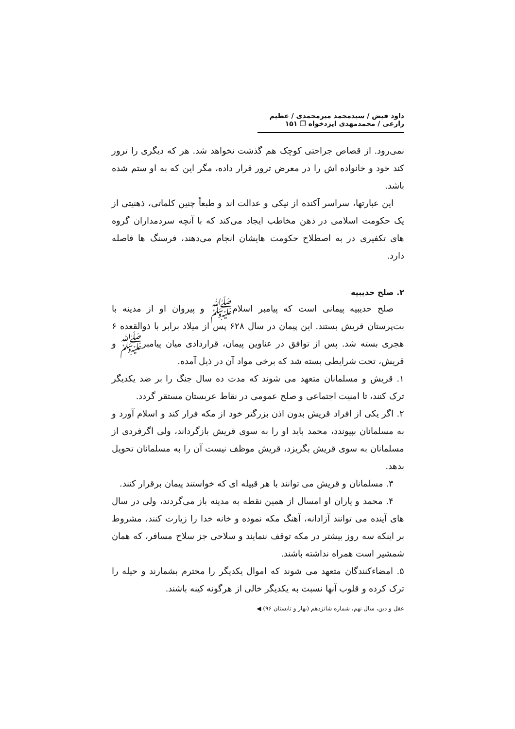داود فیض / سیدمحمد میرمحمدی / عظیم زارعی / محمدمهدی ایزدخواه ❐ ۱۵۱
نمی‌رود. از قصاص جراحتی کوچک هم گذشت نخواهد شد. هر که دیگری را ترور کند خود و خانواده اش را در معرض ترور قرار داده، مگر این که به او ستم شده باشد.
این عبارتها، سراسر آکنده از نیکی و عدالت اند و طبعاً چنین کلماتی، ذهنیتی از یک حکومت اسلامی در ذهن مخاطب ایجاد می‌کند که با آنچه سردمداران گروه های تکفیری در به اصطلاح حکومت هایشان انجام می‌دهند، فرسنگ ها فاصله دارد.
۲. صلح حدیبیه
صلح حدیبیه پیمانی است که پیامبر اسلامﷺ و پیروان او از مدینه با بت‌پرستان قریش بستند. این پیمان در سال ۶۲۸ پس از میلاد برابر با ذوالقعده ۶ هجری بسته شد. پس از توافق در عناوین پیمان، قراردادی میان پیامبرﷺ و قریش، تحت شرایطی بسته شد که برخی مواد آن در ذیل آمده.
۱. قریش و مسلمانان متعهد می شوند که مدت ده سال جنگ را بر ضد یکدیگر ترک کنند، تا امنیت اجتماعی و صلح عمومی در نقاط عربستان مستقر گردد.
۲. اگر یکی از افراد قریش بدون اذن بزرگتر خود از مکه فرار کند و اسلام آورد و به مسلمانان بپیوندد، محمد باید او را به سوی قریش بازگرداند، ولی اگرفردی از مسلمانان به سوی قریش بگریزد، قریش موظف نیست آن را به مسلمانان تحویل بدهد.
۳. مسلمانان و قریش می توانند با هر قبیله ای که خواستند پیمان برقرار کنند.
۴. محمد و یاران او امسال از همین نقطه به مدینه باز می‌گردند، ولی در سال های آینده می توانند آزادانه، آهنگ مکه نموده و خانه خدا را زیارت کنند، مشروط بر اینکه سه روز بیشتر در مکه توقف ننمایند و سلاحی جز سلاح مسافر، که همان شمشیر است همراه نداشته باشند.
۵. امضاءکنندگان متعهد می شوند که اموال یکدیگر را محترم بشمارند و حیله را ترک کرده و قلوب آنها نسبت به یکدیگر خالی از هرگونه کینه باشند.
عقل و دین، سال نهم، شماره شانزدهم (بهار و تابستان ۹۶) ◀